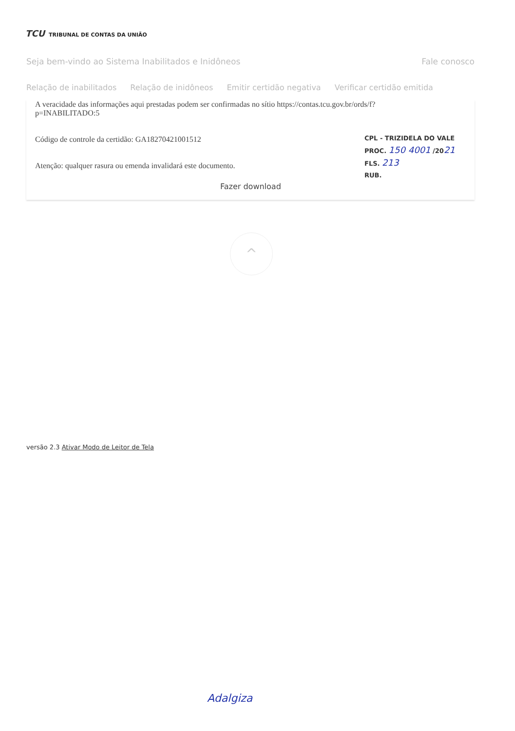TCU TRIBUNAL DE CONTAS DA UNIÃO
Seja bem-vindo ao Sistema Inabilitados e Inidôneos Fale conosco
Relação de inabilitados Relação de inidôneos Emitir certidão negativa Verificar certidão emitida
A veracidade das informações aqui prestadas podem ser confirmadas no sítio https://contas.tcu.gov.br/ords/f?
p=INABILITADO:5
Código de controle da certidão: GA18270421001512
Atenção: qualquer rasura ou emenda invalidará este documento.
Fazer download
CPL - TRIZIDELA DO VALE
PROC. 150 4001 /2021
FLS. 213
RUB.
^
versão 2.3 Ativar Modo de Leitor de Tela
Adalgiza